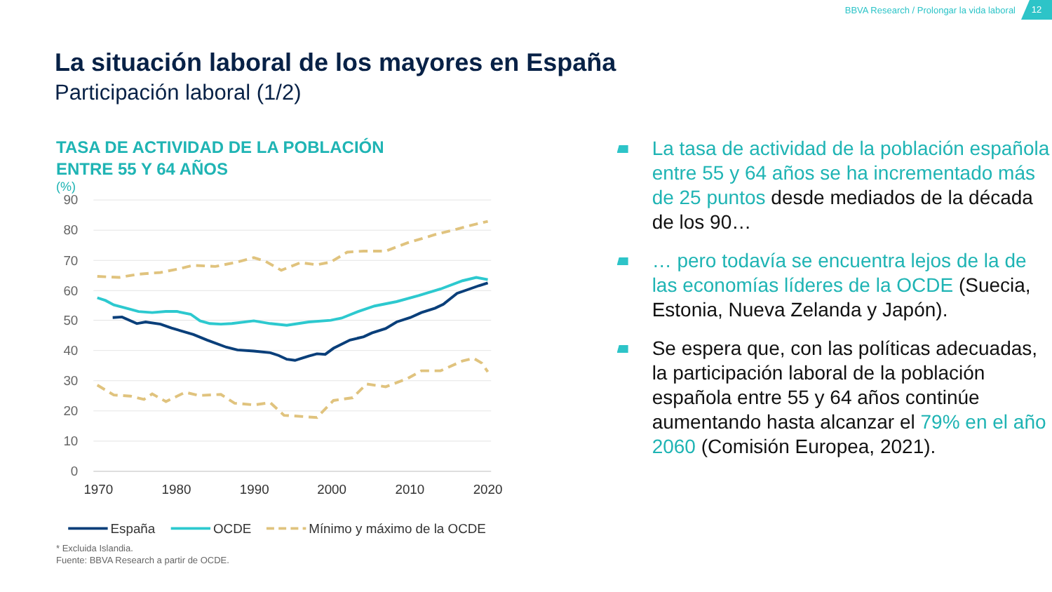BBVA Research / Prolongar la vida laboral
12
La situación laboral de los mayores en España
Participación laboral (1/2)
TASA DE ACTIVIDAD DE LA POBLACIÓN
ENTRE 55 Y 64 AÑOS
(%)
90
80
70
60
50
40
30
20
10
0
1970
1980
1990
2000
2010
2020
España
OCDE
Mínimo y máximo de la OCDE
* Excluida Islandia.
Fuente: BBVA Research a partir de OCDE.
La tasa de actividad de la población española entre 55 y 64 años se ha incrementado más de 25 puntos desde mediados de la década de los 90…
… pero todavía se encuentra lejos de la de las economías líderes de la OCDE (Suecia, Estonia, Nueva Zelanda y Japón).
Se espera que, con las políticas adecuadas, la participación laboral de la población española entre 55 y 64 años continúe aumentando hasta alcanzar el 79% en el año 2060 (Comisión Europea, 2021).